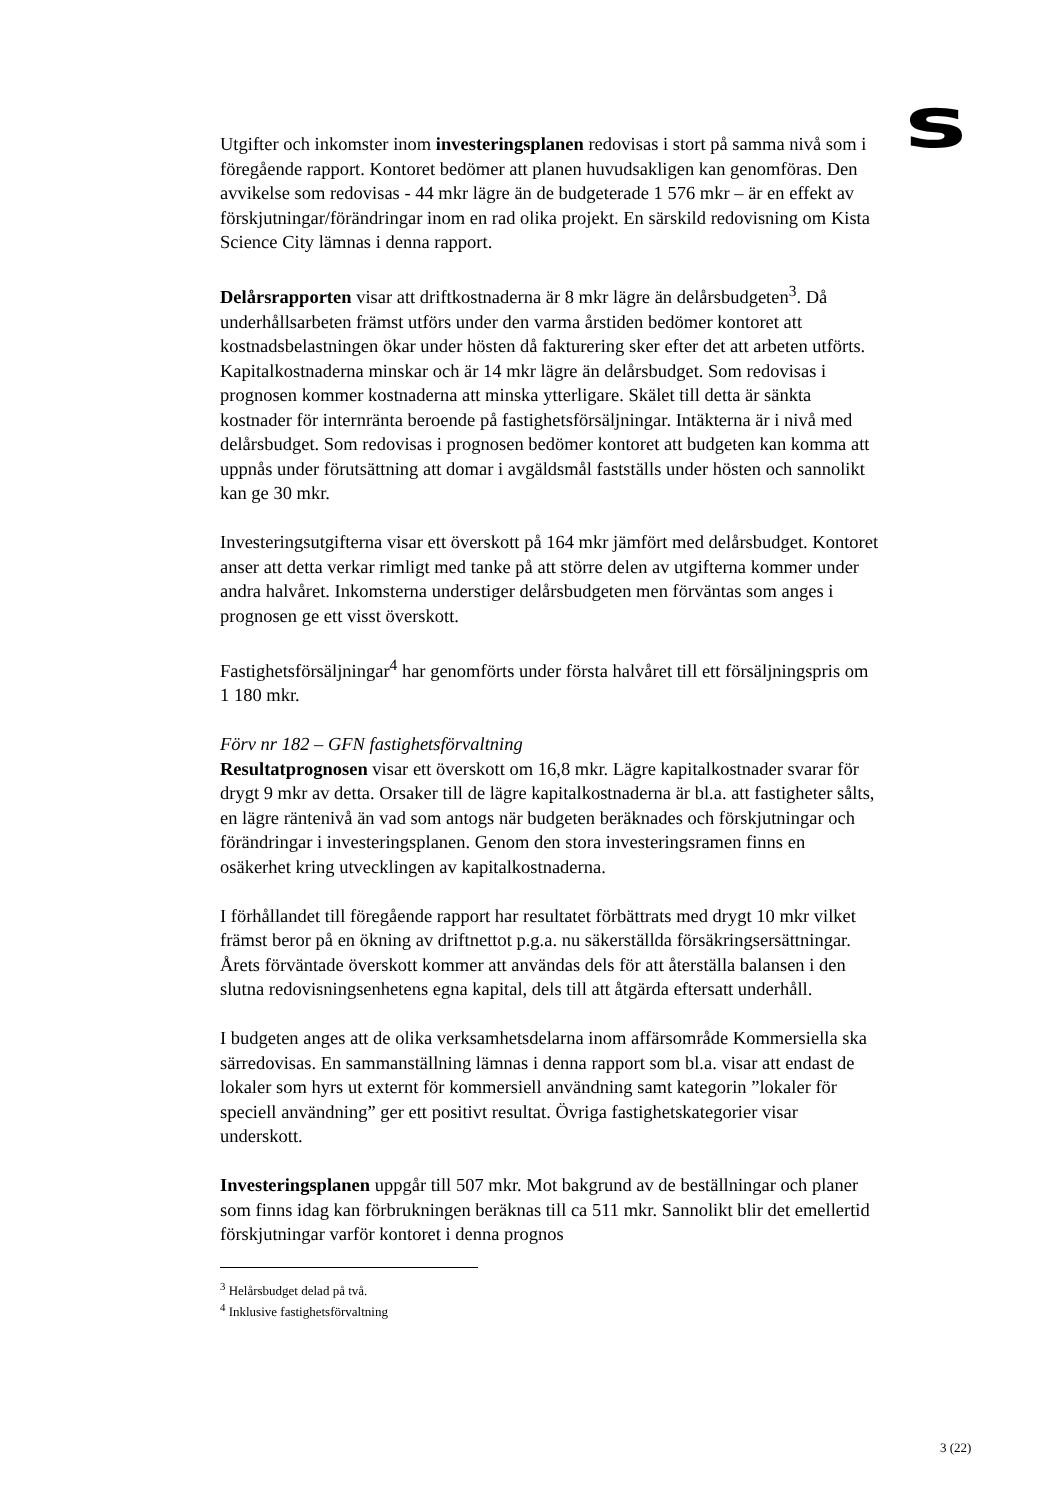s
Utgifter och inkomster inom investeringsplanen redovisas i stort på samma nivå som i föregående rapport. Kontoret bedömer att planen huvudsakligen kan genomföras. Den avvikelse som redovisas - 44 mkr lägre än de budgeterade 1 576 mkr – är en effekt av förskjutningar/förändringar inom en rad olika projekt. En särskild redovisning om Kista Science City lämnas i denna rapport.
Delårsrapporten visar att driftkostnaderna är 8 mkr lägre än delårsbudgeten<sup>3</sup>. Då underhållsarbeten främst utförs under den varma årstiden bedömer kontoret att kostnadsbelastningen ökar under hösten då fakturering sker efter det att arbeten utförts. Kapitalkostnaderna minskar och är 14 mkr lägre än delårsbudget. Som redovisas i prognosen kommer kostnaderna att minska ytterligare. Skälet till detta är sänkta kostnader för internränta beroende på fastighetsförsäljningar. Intäkterna är i nivå med delårsbudget. Som redovisas i prognosen bedömer kontoret att budgeten kan komma att uppnås under förutsättning att domar i avgäldsmål fastställs under hösten och sannolikt kan ge 30 mkr.
Investeringsutgifterna visar ett överskott på 164 mkr jämfört med delårsbudget. Kontoret anser att detta verkar rimligt med tanke på att större delen av utgifterna kommer under andra halvåret. Inkomsterna understiger delårsbudgeten men förväntas som anges i prognosen ge ett visst överskott.
Fastighetsförsäljningar<sup>4</sup> har genomförts under första halvåret till ett försäljningspris om 1 180 mkr.
Förv nr 182 – GFN fastighetsförvaltning
Resultatprognosen visar ett överskott om 16,8 mkr. Lägre kapitalkostnader svarar för drygt 9 mkr av detta. Orsaker till de lägre kapitalkostnaderna är bl.a. att fastigheter sålts, en lägre räntenivå än vad som antogs när budgeten beräknades och förskjutningar och förändringar i investeringsplanen. Genom den stora investeringsramen finns en osäkerhet kring utvecklingen av kapitalkostnaderna.
I förhållandet till föregående rapport har resultatet förbättrats med drygt 10 mkr vilket främst beror på en ökning av driftnettot p.g.a. nu säkerställda försäkringsersättningar. Årets förväntade överskott kommer att användas dels för att återställa balansen i den slutna redovisningsenhetens egna kapital, dels till att åtgärda eftersatt underhåll.
I budgeten anges att de olika verksamhetsdelarna inom affärsområde Kommersiella ska särredovisas. En sammanställning lämnas i denna rapport som bl.a. visar att endast de lokaler som hyrs ut externt för kommersiell användning samt kategorin ”lokaler för speciell användning” ger ett positivt resultat. Övriga fastighetskategorier visar underskott.
Investeringsplanen uppgår till 507 mkr. Mot bakgrund av de beställningar och planer som finns idag kan förbrukningen beräknas till ca 511 mkr. Sannolikt blir det emellertid förskjutningar varför kontoret i denna prognos
<sup>3</sup> Helårsbudget delad på två.
<sup>4</sup> Inklusive fastighetsförvaltning
3 (22)